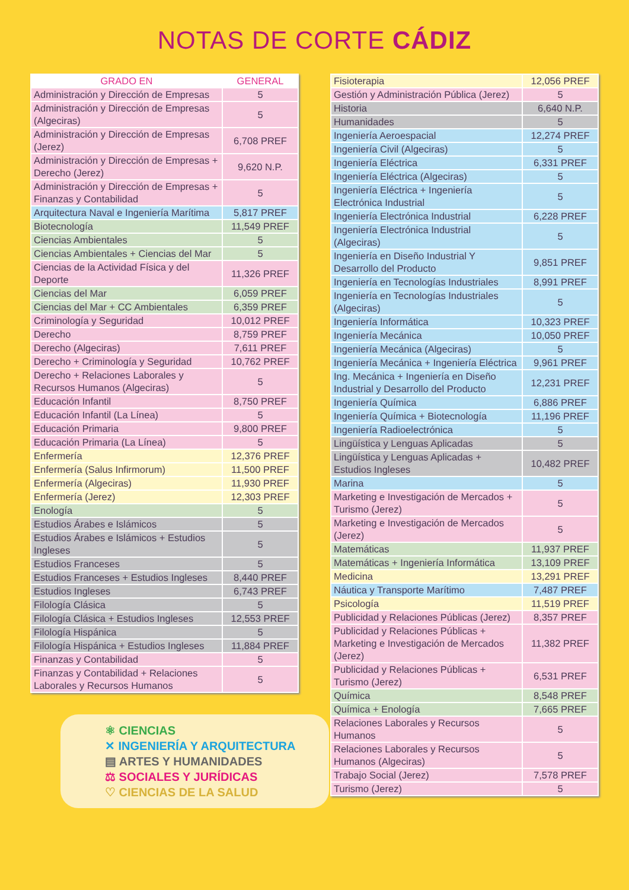NOTAS DE CORTE CÁDIZ
| GRADO EN | GENERAL |
| --- | --- |
| Administración y Dirección de Empresas | 5 |
| Administración y Dirección de Empresas (Algeciras) | 5 |
| Administración y Dirección de Empresas (Jerez) | 6,708 PREF |
| Administración y Dirección de Empresas + Derecho (Jerez) | 9,620 N.P. |
| Administración y Dirección de Empresas + Finanzas y Contabilidad | 5 |
| Arquitectura Naval e Ingeniería Marítima | 5,817 PREF |
| Biotecnología | 11,549 PREF |
| Ciencias Ambientales | 5 |
| Ciencias Ambientales + Ciencias del Mar | 5 |
| Ciencias de la Actividad Física y del Deporte | 11,326 PREF |
| Ciencias del Mar | 6,059 PREF |
| Ciencias del Mar + CC Ambientales | 6,359 PREF |
| Criminología y Seguridad | 10,012 PREF |
| Derecho | 8,759 PREF |
| Derecho (Algeciras) | 7,611 PREF |
| Derecho + Criminología y Seguridad | 10,762 PREF |
| Derecho + Relaciones Laborales y Recursos Humanos (Algeciras) | 5 |
| Educación Infantil | 8,750 PREF |
| Educación Infantil (La Línea) | 5 |
| Educación Primaria | 9,800 PREF |
| Educación Primaria (La Línea) | 5 |
| Enfermería | 12,376 PREF |
| Enfermería (Salus Infirmorum) | 11,500 PREF |
| Enfermería (Algeciras) | 11,930 PREF |
| Enfermería (Jerez) | 12,303 PREF |
| Enología | 5 |
| Estudios Árabes e Islámicos | 5 |
| Estudios Árabes e Islámicos + Estudios Ingleses | 5 |
| Estudios Franceses | 5 |
| Estudios Franceses + Estudios Ingleses | 8,440 PREF |
| Estudios Ingleses | 6,743 PREF |
| Filología Clásica | 5 |
| Filología Clásica + Estudios Ingleses | 12,553 PREF |
| Filología Hispánica | 5 |
| Filología Hispánica + Estudios Ingleses | 11,884 PREF |
| Finanzas y Contabilidad | 5 |
| Finanzas y Contabilidad + Relaciones Laborales y Recursos Humanos | 5 |
⚛ CIENCIAS
✕ INGENIERÍA Y ARQUITECTURA
▤ ARTES Y HUMANIDADES
⚖ SOCIALES Y JURÍDICAS
♡ CIENCIAS DE LA SALUD
| Fisioterapia | 12,056 PREF |
| Gestión y Administración Pública (Jerez) | 5 |
| Historia | 6,640 N.P. |
| Humanidades | 5 |
| Ingeniería Aeroespacial | 12,274 PREF |
| Ingeniería Civil (Algeciras) | 5 |
| Ingeniería Eléctrica | 6,331 PREF |
| Ingeniería Eléctrica (Algeciras) | 5 |
| Ingeniería Eléctrica + Ingeniería Electrónica Industrial | 5 |
| Ingeniería Electrónica Industrial | 6,228 PREF |
| Ingeniería Electrónica Industrial (Algeciras) | 5 |
| Ingeniería en Diseño Industrial Y Desarrollo del Producto | 9,851 PREF |
| Ingeniería en Tecnologías Industriales | 8,991 PREF |
| Ingeniería en Tecnologías Industriales (Algeciras) | 5 |
| Ingeniería Informática | 10,323 PREF |
| Ingeniería Mecánica | 10,050 PREF |
| Ingeniería Mecánica (Algeciras) | 5 |
| Ingeniería Mecánica + Ingeniería Eléctrica | 9,961 PREF |
| Ing. Mecánica + Ingeniería en Diseño Industrial y Desarrollo del Producto | 12,231 PREF |
| Ingeniería Química | 6,886 PREF |
| Ingeniería Química + Biotecnología | 11,196 PREF |
| Ingeniería Radioelectrónica | 5 |
| Lingüística y Lenguas Aplicadas | 5 |
| Lingüística y Lenguas Aplicadas + Estudios Ingleses | 10,482 PREF |
| Marina | 5 |
| Marketing e Investigación de Mercados + Turismo (Jerez) | 5 |
| Marketing e Investigación de Mercados (Jerez) | 5 |
| Matemáticas | 11,937 PREF |
| Matemáticas + Ingeniería Informática | 13,109 PREF |
| Medicina | 13,291 PREF |
| Náutica y Transporte Marítimo | 7,487 PREF |
| Psicología | 11,519 PREF |
| Publicidad y Relaciones Públicas (Jerez) | 8,357 PREF |
| Publicidad y Relaciones Públicas + Marketing e Investigación de Mercados (Jerez) | 11,382 PREF |
| Publicidad y Relaciones Públicas + Turismo (Jerez) | 6,531 PREF |
| Química | 8,548 PREF |
| Química + Enología | 7,665 PREF |
| Relaciones Laborales y Recursos Humanos | 5 |
| Relaciones Laborales y Recursos Humanos (Algeciras) | 5 |
| Trabajo Social (Jerez) | 7,578 PREF |
| Turismo (Jerez) | 5 |